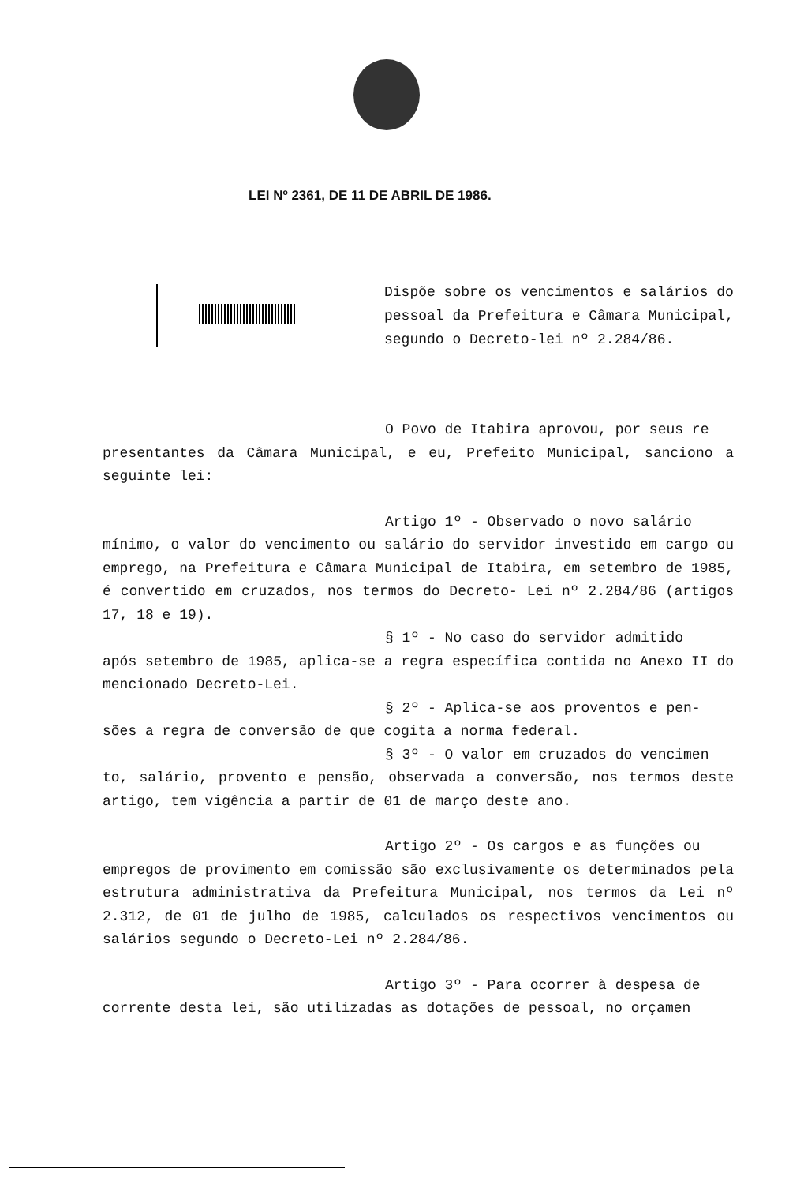LEI Nº 2361, DE 11 DE ABRIL DE 1986.
Dispõe sobre os vencimentos e salários do pessoal da Prefeitura e Câmara Municipal, segundo o Decreto-lei nº 2.284/86.
O Povo de Itabira aprovou, por seus re
presentantes da Câmara Municipal, e eu, Prefeito Municipal, sanciono a seguinte lei:
Artigo 1º - Observado o novo salário
mínimo, o valor do vencimento ou salário do servidor investido em cargo ou emprego, na Prefeitura e Câmara Municipal de Itabira, em setembro de 1985, é convertido em cruzados, nos termos do Decreto- Lei nº 2.284/86 (artigos 17, 18 e 19).
§ 1º - No caso do servidor admitido
após setembro de 1985, aplica-se a regra específica contida no Anexo II do mencionado Decreto-Lei.
§ 2º - Aplica-se aos proventos e pen-
sões a regra de conversão de que cogita a norma federal.
§ 3º - O valor em cruzados do vencimen
to, salário, provento e pensão, observada a conversão, nos termos deste artigo, tem vigência a partir de 01 de março deste ano.
Artigo 2º - Os cargos e as funções ou
empregos de provimento em comissão são exclusivamente os determinados pela estrutura administrativa da Prefeitura Municipal, nos termos da Lei nº 2.312, de 01 de julho de 1985, calculados os respectivos vencimentos ou salários segundo o Decreto-Lei nº 2.284/86.
Artigo 3º - Para ocorrer à despesa de
corrente desta lei, são utilizadas as dotações de pessoal, no orçamen